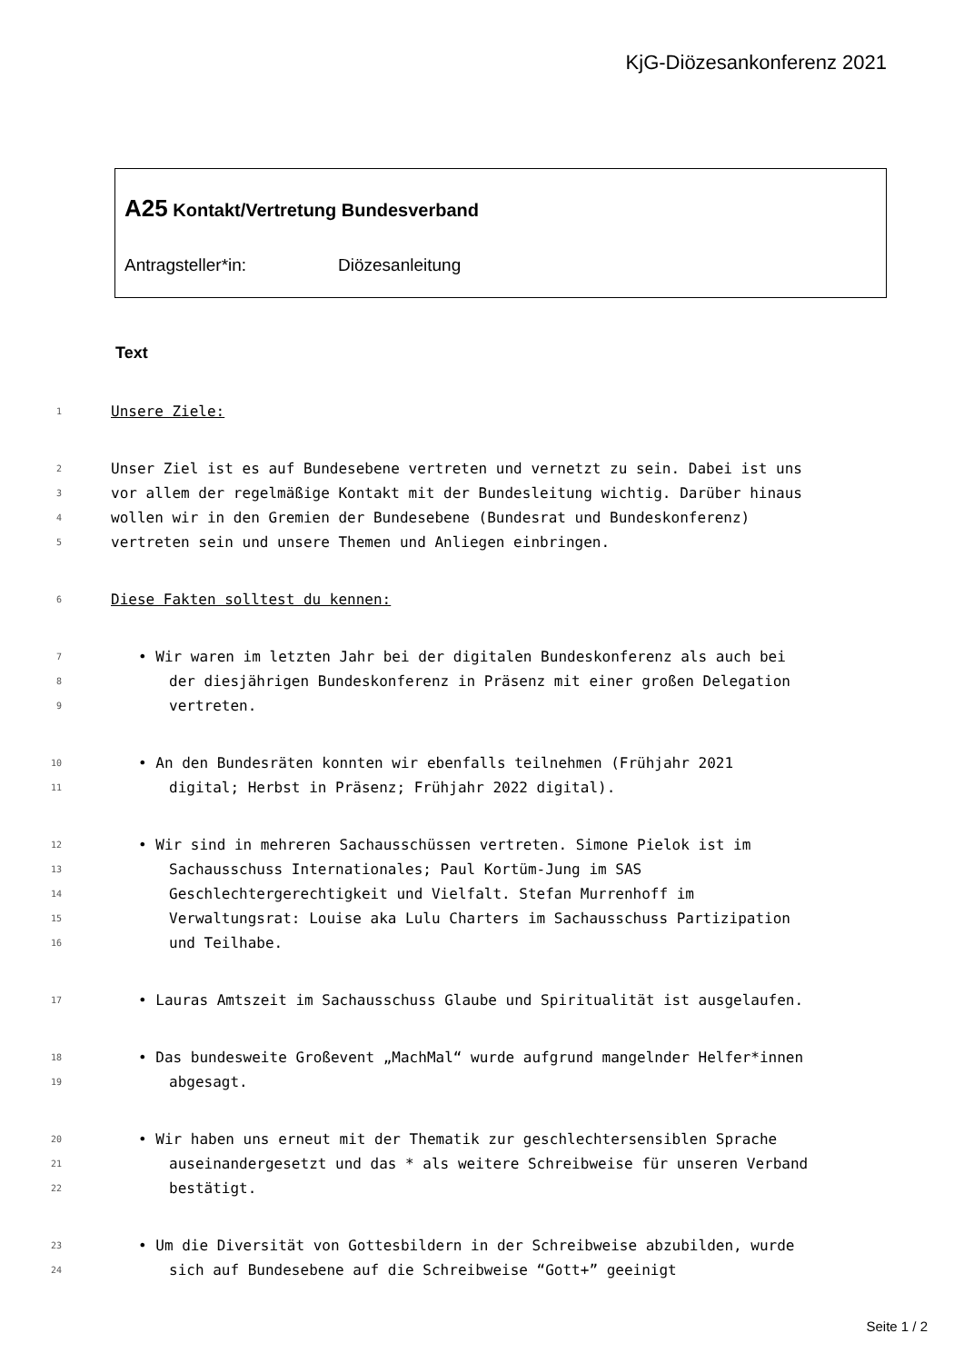KjG-Diözesankonferenz 2021
A25 Kontakt/Vertretung Bundesverband
Antragsteller*in: Diözesanleitung
Text
1
Unsere Ziele:
2
Unser Ziel ist es auf Bundesebene vertreten und vernetzt zu sein. Dabei ist uns
3
vor allem der regelmäßige Kontakt mit der Bundesleitung wichtig. Darüber hinaus
4
wollen wir in den Gremien der Bundesebene (Bundesrat und Bundeskonferenz)
5
vertreten sein und unsere Themen und Anliegen einbringen.
6
Diese Fakten solltest du kennen:
7
• Wir waren im letzten Jahr bei der digitalen Bundeskonferenz als auch bei
8
der diesjährigen Bundeskonferenz in Präsenz mit einer großen Delegation
9
vertreten.
10
• An den Bundesräten konnten wir ebenfalls teilnehmen (Frühjahr 2021
11
digital; Herbst in Präsenz; Frühjahr 2022 digital).
12
• Wir sind in mehreren Sachausschüssen vertreten. Simone Pielok ist im
13
Sachausschuss Internationales; Paul Kortüm-Jung im SAS
14
Geschlechtergerechtigkeit und Vielfalt. Stefan Murrenhoff im
15
Verwaltungsrat: Louise aka Lulu Charters im Sachausschuss Partizipation
16
und Teilhabe.
17
• Lauras Amtszeit im Sachausschuss Glaube und Spiritualität ist ausgelaufen.
18
• Das bundesweite Großevent „MachMal“ wurde aufgrund mangelnder Helfer*innen
19
abgesagt.
20
• Wir haben uns erneut mit der Thematik zur geschlechtersensiblen Sprache
21
auseinandergesetzt und das * als weitere Schreibweise für unseren Verband
22
bestätigt.
23
• Um die Diversität von Gottesbildern in der Schreibweise abzubilden, wurde
24
sich auf Bundesebene auf die Schreibweise “Gott+” geeinigt
Seite 1 / 2